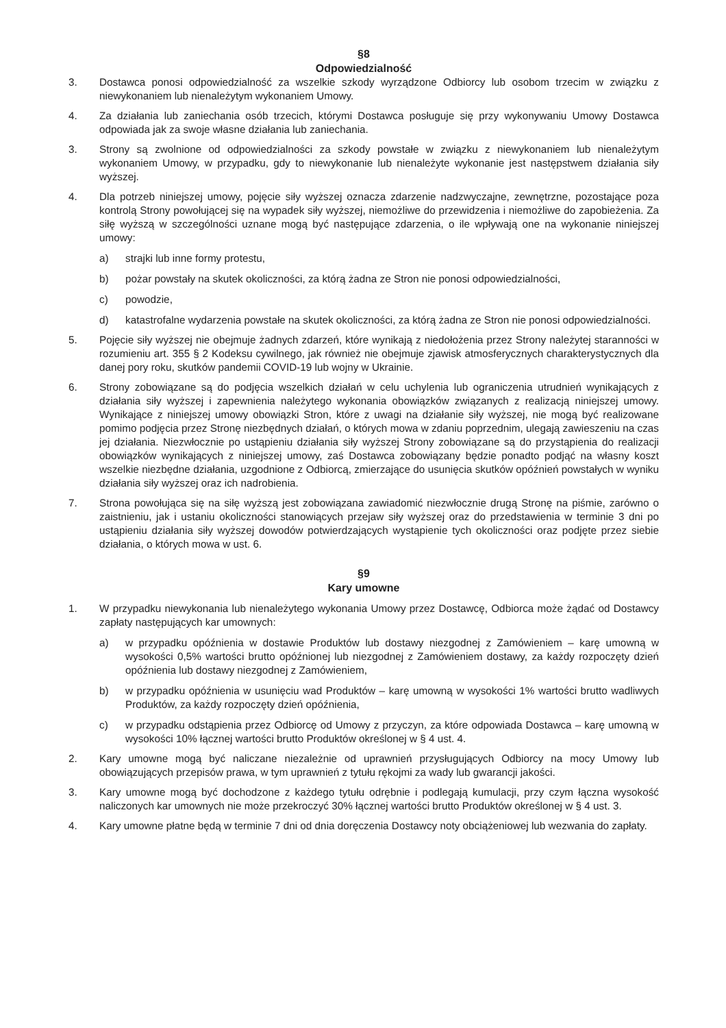§8
Odpowiedzialność
3. Dostawca ponosi odpowiedzialność za wszelkie szkody wyrządzone Odbiorcy lub osobom trzecim w związku z niewykonaniem lub nienależytym wykonaniem Umowy.
4. Za działania lub zaniechania osób trzecich, którymi Dostawca posługuje się przy wykonywaniu Umowy Dostawca odpowiada jak za swoje własne działania lub zaniechania.
3. Strony są zwolnione od odpowiedzialności za szkody powstałe w związku z niewykonaniem lub nienależytym wykonaniem Umowy, w przypadku, gdy to niewykonanie lub nienależyte wykonanie jest następstwem działania siły wyższej.
4. Dla potrzeb niniejszej umowy, pojęcie siły wyższej oznacza zdarzenie nadzwyczajne, zewnętrzne, pozostające poza kontrolą Strony powołującej się na wypadek siły wyższej, niemożliwe do przewidzenia i niemożliwe do zapobieżenia. Za siłę wyższą w szczególności uznane mogą być następujące zdarzenia, o ile wpływają one na wykonanie niniejszej umowy:
a) strajki lub inne formy protestu,
b) pożar powstały na skutek okoliczności, za którą żadna ze Stron nie ponosi odpowiedzialności,
c) powodzie,
d) katastrofalne wydarzenia powstałe na skutek okoliczności, za którą żadna ze Stron nie ponosi odpowiedzialności.
5. Pojęcie siły wyższej nie obejmuje żadnych zdarzeń, które wynikają z niedołożenia przez Strony należytej staranności w rozumieniu art. 355 § 2 Kodeksu cywilnego, jak również nie obejmuje zjawisk atmosferycznych charakterystycznych dla danej pory roku, skutków pandemii COVID-19 lub wojny w Ukrainie.
6. Strony zobowiązane są do podjęcia wszelkich działań w celu uchylenia lub ograniczenia utrudnień wynikających z działania siły wyższej i zapewnienia należytego wykonania obowiązków związanych z realizacją niniejszej umowy. Wynikające z niniejszej umowy obowiązki Stron, które z uwagi na działanie siły wyższej, nie mogą być realizowane pomimo podjęcia przez Stronę niezbędnych działań, o których mowa w zdaniu poprzednim, ulegają zawieszeniu na czas jej działania. Niezwłocznie po ustąpieniu działania siły wyższej Strony zobowiązane są do przystąpienia do realizacji obowiązków wynikających z niniejszej umowy, zaś Dostawca zobowiązany będzie ponadto podjąć na własny koszt wszelkie niezbędne działania, uzgodnione z Odbiorcą, zmierzające do usunięcia skutków opóźnień powstałych w wyniku działania siły wyższej oraz ich nadrobienia.
7. Strona powołująca się na siłę wyższą jest zobowiązana zawiadomić niezwłocznie drugą Stronę na piśmie, zarówno o zaistnieniu, jak i ustaniu okoliczności stanowiących przejaw siły wyższej oraz do przedstawienia w terminie 3 dni po ustąpieniu działania siły wyższej dowodów potwierdzających wystąpienie tych okoliczności oraz podjęte przez siebie działania, o których mowa w ust. 6.
§9
Kary umowne
1. W przypadku niewykonania lub nienależytego wykonania Umowy przez Dostawcę, Odbiorca może żądać od Dostawcy zapłaty następujących kar umownych:
a) w przypadku opóźnienia w dostawie Produktów lub dostawy niezgodnej z Zamówieniem – karę umowną w wysokości 0,5% wartości brutto opóźnionej lub niezgodnej z Zamówieniem dostawy, za każdy rozpoczęty dzień opóźnienia lub dostawy niezgodnej z Zamówieniem,
b) w przypadku opóźnienia w usunięciu wad Produktów – karę umowną w wysokości 1% wartości brutto wadliwych Produktów, za każdy rozpoczęty dzień opóźnienia,
c) w przypadku odstąpienia przez Odbiorcę od Umowy z przyczyn, za które odpowiada Dostawca – karę umowną w wysokości 10% łącznej wartości brutto Produktów określonej w § 4 ust. 4.
2. Kary umowne mogą być naliczane niezależnie od uprawnień przysługujących Odbiorcy na mocy Umowy lub obowiązujących przepisów prawa, w tym uprawnień z tytułu rękojmi za wady lub gwarancji jakości.
3. Kary umowne mogą być dochodzone z każdego tytułu odrębnie i podlegają kumulacji, przy czym łączna wysokość naliczonych kar umownych nie może przekroczyć 30% łącznej wartości brutto Produktów określonej w § 4 ust. 3.
4. Kary umowne płatne będą w terminie 7 dni od dnia doręczenia Dostawcy noty obciążeniowej lub wezwania do zapłaty.